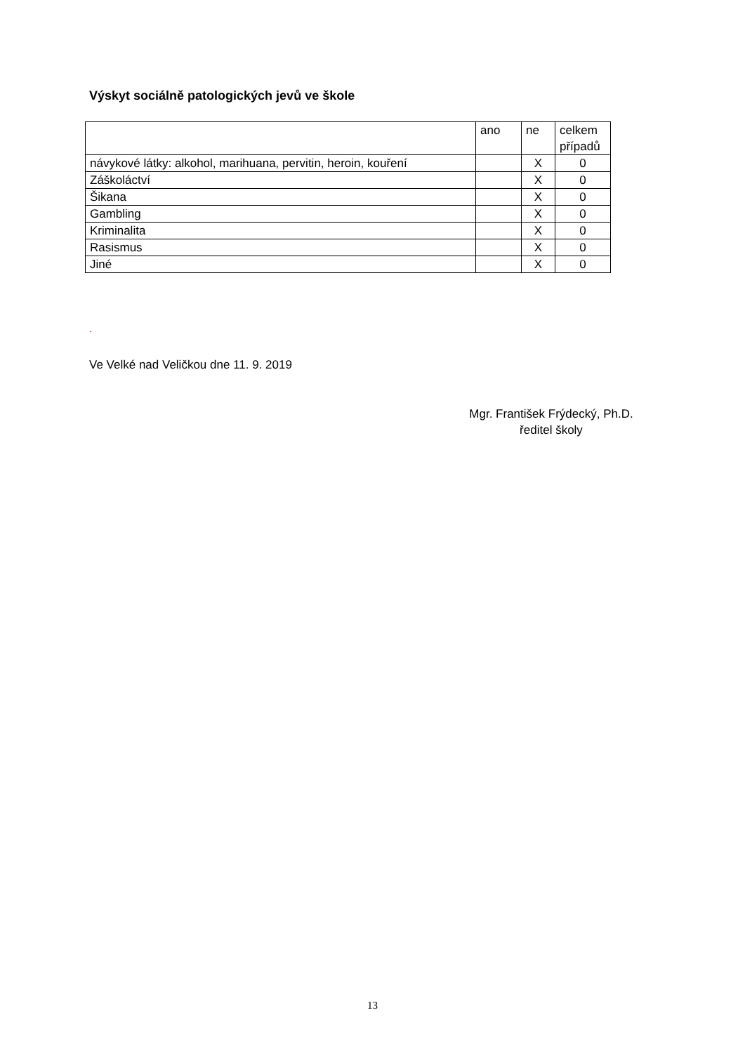Výskyt sociálně patologických jevů ve škole
| | ano | ne | celkem případů |
| návykové látky: alkohol, marihuana, pervitin, heroin, kouření | | X | 0 |
| Záškoláctví | | X | 0 |
| Šikana | | X | 0 |
| Gambling | | X | 0 |
| Kriminalita | | X | 0 |
| Rasismus | | X | 0 |
| Jiné | | X | 0 |
.
Ve Velké nad Veličkou dne 11. 9. 2019
Mgr. František Frýdecký, Ph.D.
ředitel školy
13